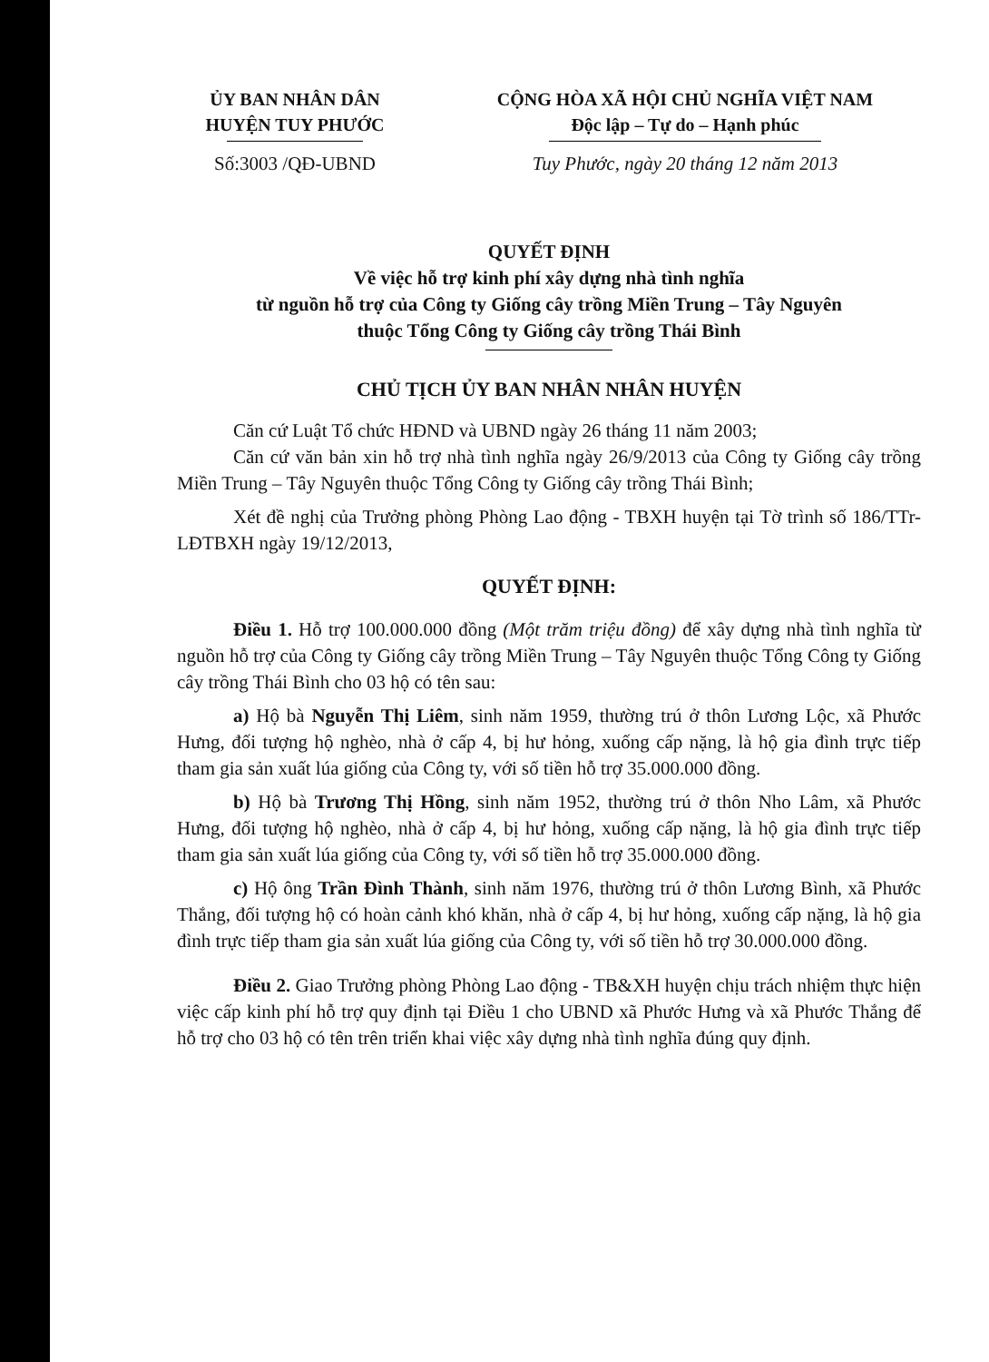ỦY BAN NHÂN DÂN
HUYỆN TUY PHƯỚC
CỘNG HÒA XÃ HỘI CHỦ NGHĨA VIỆT NAM
Độc lập – Tự do – Hạnh phúc
Số:3003 /QĐ-UBND Tuy Phước, ngày 20 tháng 12 năm 2013
QUYẾT ĐỊNH
Về việc hỗ trợ kinh phí xây dựng nhà tình nghĩa
từ nguồn hỗ trợ của Công ty Giống cây trồng Miền Trung – Tây Nguyên
thuộc Tổng Công ty Giống cây trồng Thái Bình
CHỦ TỊCH ỦY BAN NHÂN NHÂN HUYỆN
Căn cứ Luật Tổ chức HĐND và UBND ngày 26 tháng 11 năm 2003;
Căn cứ văn bản xin hỗ trợ nhà tình nghĩa ngày 26/9/2013 của Công ty Giống cây trồng Miền Trung – Tây Nguyên thuộc Tổng Công ty Giống cây trồng Thái Bình;
Xét đề nghị của Trưởng phòng Phòng Lao động - TBXH huyện tại Tờ trình số 186/TTr-LĐTBXH ngày 19/12/2013,
QUYẾT ĐỊNH:
Điều 1. Hỗ trợ 100.000.000 đồng (Một trăm triệu đồng) để xây dựng nhà tình nghĩa từ nguồn hỗ trợ của Công ty Giống cây trồng Miền Trung – Tây Nguyên thuộc Tổng Công ty Giống cây trồng Thái Bình cho 03 hộ có tên sau:
a) Hộ bà Nguyễn Thị Liêm, sinh năm 1959, thường trú ở thôn Lương Lộc, xã Phước Hưng, đối tượng hộ nghèo, nhà ở cấp 4, bị hư hỏng, xuống cấp nặng, là hộ gia đình trực tiếp tham gia sản xuất lúa giống của Công ty, với số tiền hỗ trợ 35.000.000 đồng.
b) Hộ bà Trương Thị Hồng, sinh năm 1952, thường trú ở thôn Nho Lâm, xã Phước Hưng, đối tượng hộ nghèo, nhà ở cấp 4, bị hư hỏng, xuống cấp nặng, là hộ gia đình trực tiếp tham gia sản xuất lúa giống của Công ty, với số tiền hỗ trợ 35.000.000 đồng.
c) Hộ ông Trần Đình Thành, sinh năm 1976, thường trú ở thôn Lương Bình, xã Phước Thắng, đối tượng hộ có hoàn cảnh khó khăn, nhà ở cấp 4, bị hư hỏng, xuống cấp nặng, là hộ gia đình trực tiếp tham gia sản xuất lúa giống của Công ty, với số tiền hỗ trợ 30.000.000 đồng.
Điều 2. Giao Trưởng phòng Phòng Lao động - TB&XH huyện chịu trách nhiệm thực hiện việc cấp kinh phí hỗ trợ quy định tại Điều 1 cho UBND xã Phước Hưng và xã Phước Thắng để hỗ trợ cho 03 hộ có tên trên triển khai việc xây dựng nhà tình nghĩa đúng quy định.